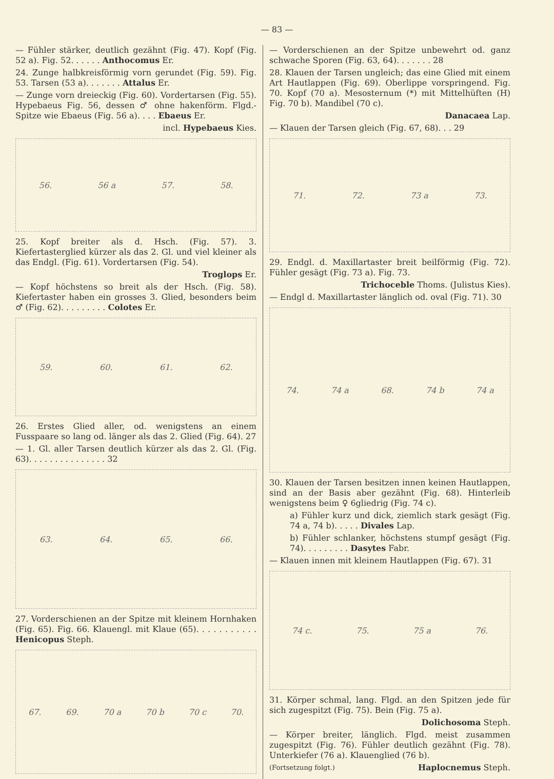— 83 —
— Fühler stärker, deutlich gezähnt (Fig. 47). Kopf (Fig. 52 a). Fig. 52. . . . . . Anthocomus Er.
24. Zunge halbkreisförmig vorn gerundet (Fig. 59). Fig. 53. Tarsen (53 a). . . . . . . Attalus Er.
— Zunge vorn dreieckig (Fig. 60). Vordertarsen (Fig. 55). Hypebaeus Fig. 56, dessen ♂ ohne hakenförm. Flgd.-Spitze wie Ebaeus (Fig. 56 a). . . . Ebaeus Er.
incl. Hypebaeus Kies.
56. 56 a 57. 58.
25. Kopf breiter als d. Hsch. (Fig. 57). 3. Kiefertasterglied kürzer als das 2. Gl. und viel kleiner als das Endgl. (Fig. 61). Vordertarsen (Fig. 54).
Troglops Er.
— Kopf höchstens so breit als der Hsch. (Fig. 58). Kiefertaster haben ein grosses 3. Glied, besonders beim ♂ (Fig. 62). . . . . . . . . Colotes Er.
59. 60. 61. 62.
26. Erstes Glied aller, od. wenigstens an einem Fusspaare so lang od. länger als das 2. Glied (Fig. 64). 27
— 1. Gl. aller Tarsen deutlich kürzer als das 2. Gl. (Fig. 63). . . . . . . . . . . . . . . 32
63. 64. 65. 66.
27. Vorderschienen an der Spitze mit kleinem Hornhaken (Fig. 65). Fig. 66. Klauengl. mit Klaue (65). . . . . . . . . . . Henicopus Steph.
67. 69. 70 a 70 b 70 c 70.
— Vorderschienen an der Spitze unbewehrt od. ganz schwache Sporen (Fig. 63, 64). . . . . . . 28
28. Klauen der Tarsen ungleich; das eine Glied mit einem Art Hautlappen (Fig. 69). Oberlippe vorspringend. Fig. 70. Kopf (70 a). Mesosternum (*) mit Mittelhüften (H) Fig. 70 b). Mandibel (70 c).
Danacaea Lap.
— Klauen der Tarsen gleich (Fig. 67, 68). . . 29
71. 72. 73 a 73.
29. Endgl. d. Maxillartaster breit beilförmig (Fig. 72). Fühler gesägt (Fig. 73 a). Fig. 73.
Trichoceble Thoms. (Julistus Kies).
— Endgl d. Maxillartaster länglich od. oval (Fig. 71). 30
74. 74 a 68. 74 b 74 a
30. Klauen der Tarsen besitzen innen keinen Hautlappen, sind an der Basis aber gezähnt (Fig. 68). Hinterleib wenigstens beim ♀ 6gliedrig (Fig. 74 c).
a) Fühler kurz und dick, ziemlich stark gesägt (Fig. 74 a, 74 b). . . . . Divales Lap.
b) Fühler schlanker, höchstens stumpf gesägt (Fig. 74). . . . . . . . . Dasytes Fabr.
— Klauen innen mit kleinem Hautlappen (Fig. 67). 31
74 c. 75. 75 a 76.
31. Körper schmal, lang. Flgd. an den Spitzen jede für sich zugespitzt (Fig. 75). Bein (Fig. 75 a).
Dolichosoma Steph.
— Körper breiter, länglich. Flgd. meist zusammen zugespitzt (Fig. 76). Fühler deutlich gezähnt (Fig. 78). Unterkiefer (76 a). Klauenglied (76 b).
(Fortsetzung folgt.) Haplocnemus Steph.